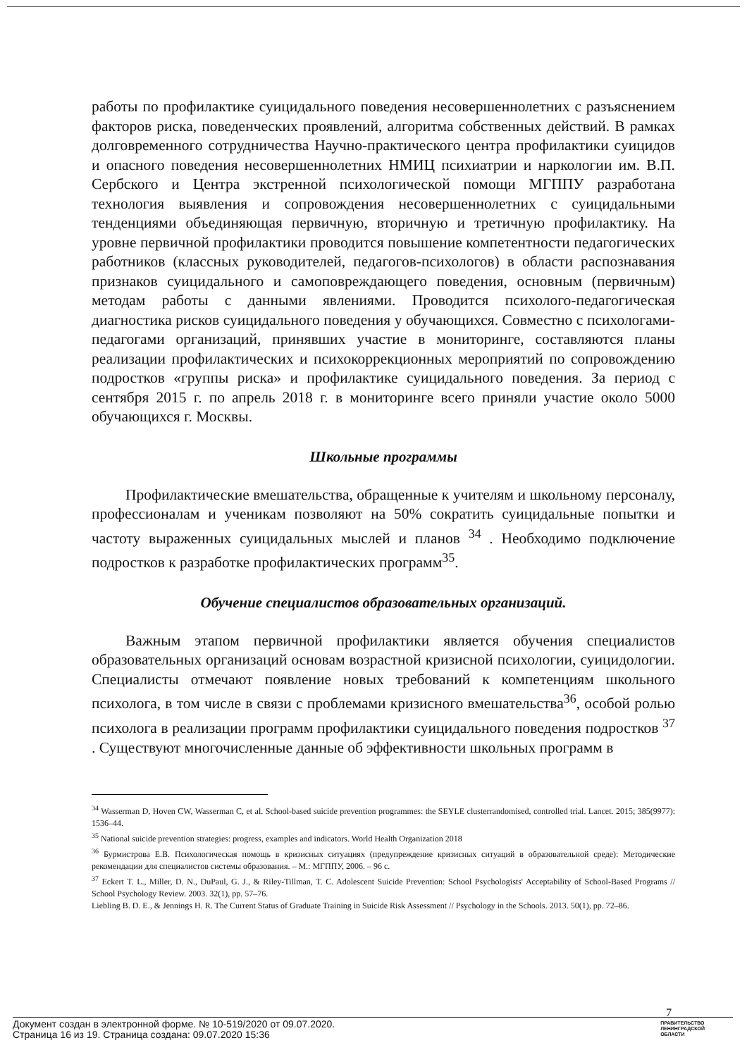работы по профилактике суицидального поведения несовершеннолетних с разъяснением факторов риска, поведенческих проявлений, алгоритма собственных действий. В рамках долговременного сотрудничества Научно-практического центра профилактики суицидов и опасного поведения несовершеннолетних НМИЦ психиатрии и наркологии им. В.П. Сербского и Центра экстренной психологической помощи МГППУ разработана технология выявления и сопровождения несовершеннолетних с суицидальными тенденциями объединяющая первичную, вторичную и третичную профилактику. На уровне первичной профилактики проводится повышение компетентности педагогических работников (классных руководителей, педагогов-психологов) в области распознавания признаков суицидального и самоповреждающего поведения, основным (первичным) методам работы с данными явлениями. Проводится психолого-педагогическая диагностика рисков суицидального поведения у обучающихся. Совместно с психологами-педагогами организаций, принявших участие в мониторинге, составляются планы реализации профилактических и психокоррекционных мероприятий по сопровождению подростков «группы риска» и профилактике суицидального поведения. За период с сентября 2015 г. по апрель 2018 г. в мониторинге всего приняли участие около 5000 обучающихся г. Москвы.
Школьные программы
Профилактические вмешательства, обращенные к учителям и школьному персоналу, профессионалам и ученикам позволяют на 50% сократить суицидальные попытки и частоту выраженных суицидальных мыслей и планов <sup>34</sup> . Необходимо подключение подростков к разработке профилактических программ<sup>35</sup>.
Обучение специалистов образовательных организаций.
Важным этапом первичной профилактики является обучения специалистов образовательных организаций основам возрастной кризисной психологии, суицидологии. Специалисты отмечают появление новых требований к компетенциям школьного психолога, в том числе в связи с проблемами кризисного вмешательства<sup>36</sup>, особой ролью психолога в реализации программ профилактики суицидального поведения подростков <sup>37</sup> . Существуют многочисленные данные об эффективности школьных программ в
<sup>34</sup> Wasserman D, Hoven CW, Wasserman C, et al. School-based suicide prevention programmes: the SEYLE clusterrandomised, controlled trial. Lancet. 2015; 385(9977): 1536–44.
<sup>35</sup> National suicide prevention strategies: progress, examples and indicators. World Health Organization 2018
<sup>36</sup> Бурмистрова Е.В. Психологическая помощь в кризисных ситуациях (предупреждение кризисных ситуаций в образовательной среде): Методические рекомендации для специалистов системы образования. – М.: МГППУ, 2006. – 96 с.
<sup>37</sup> Eckert T. L., Miller, D. N., DuPaul, G. J., & Riley-Tillman, T. C. Adolescent Suicide Prevention: School Psychologists' Acceptability of School-Based Programs // School Psychology Review. 2003. 32(1), pp. 57–76.
Liebling B. D. E., & Jennings H. R. The Current Status of Graduate Training in Suicide Risk Assessment // Psychology in the Schools. 2013. 50(1), pp. 72–86.
7
Документ создан в электронной форме. № 10-519/2020 от 09.07.2020.
Страница 16 из 19. Страница создана: 09.07.2020 15:36
ПРАВИТЕЛЬСТВО
ЛЕНИНГРАДСКОЙ
ОБЛАСТИ